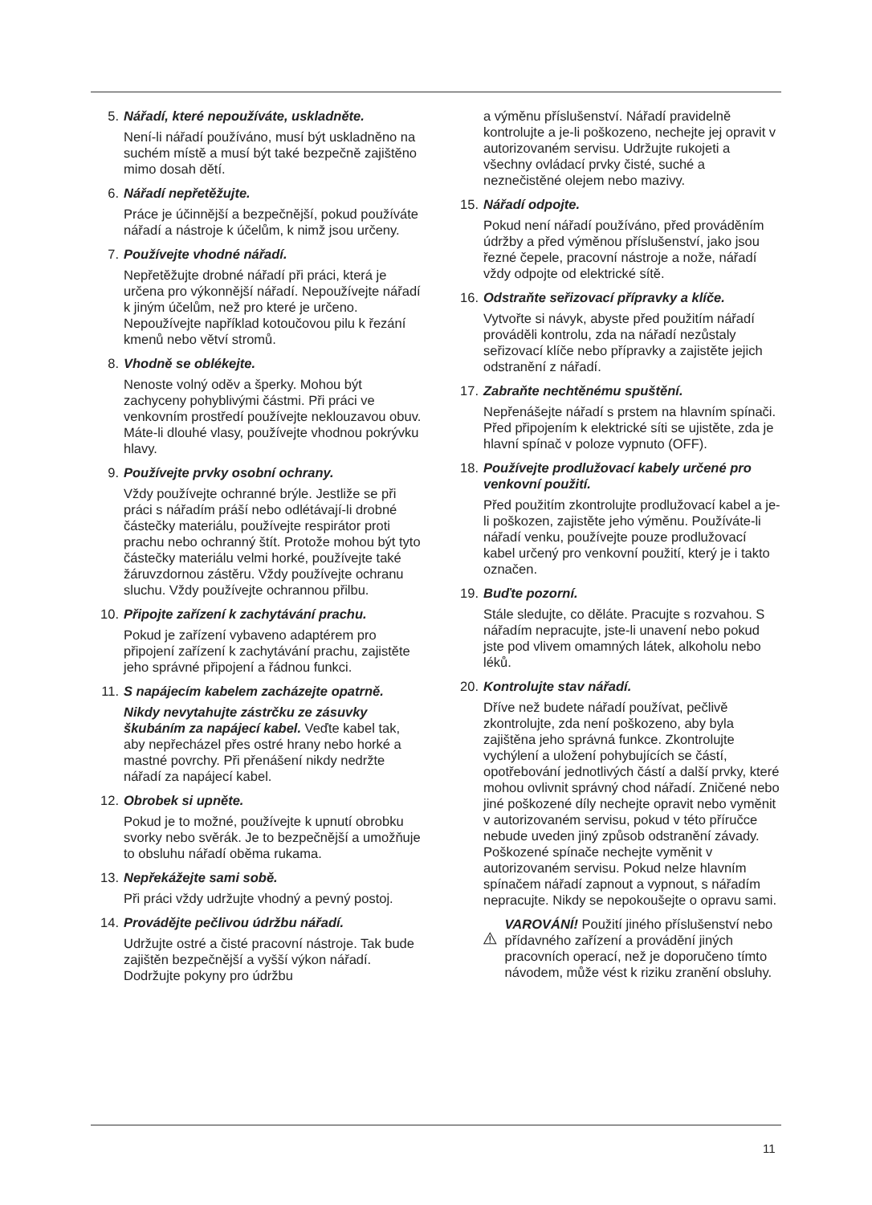5. Nářadí, které nepoužíváte, uskladněte.
Není-li nářadí používáno, musí být uskladněno na suchém místě a musí být také bezpečně zajištěno mimo dosah dětí.
6. Nářadí nepřetěžujte.
Práce je účinnější a bezpečnější, pokud používáte nářadí a nástroje k účelům, k nimž jsou určeny.
7. Používejte vhodné nářadí.
Nepřetěžujte drobné nářadí při práci, která je určena pro výkonnější nářadí. Nepoužívejte nářadí k jiným účelům, než pro které je určeno. Nepoužívejte například kotoučovou pilu k řezání kmenů nebo větví stromů.
8. Vhodně se oblékejte.
Nenoste volný oděv a šperky. Mohou být zachyceny pohyblivými částmi. Při práci ve venkovním prostředí používejte neklouzavou obuv. Máte-li dlouhé vlasy, používejte vhodnou pokrývku hlavy.
9. Používejte prvky osobní ochrany.
Vždy používejte ochranné brýle. Jestliže se při práci s nářadím práší nebo odlétávají-li drobné částečky materiálu, používejte respirátor proti prachu nebo ochranný štít. Protože mohou být tyto částečky materiálu velmi horké, používejte také žáruvzdornou zástěru. Vždy používejte ochranu sluchu. Vždy používejte ochrannou přilbu.
10. Připojte zařízení k zachytávání prachu.
Pokud je zařízení vybaveno adaptérem pro připojení zařízení k zachytávání prachu, zajistěte jeho správné připojení a řádnou funkci.
11. S napájecím kabelem zacházejte opatrně.
Nikdy nevytahujte zástrčku ze zásuvky škubáním za napájecí kabel. Veďte kabel tak, aby nepřecházel přes ostré hrany nebo horké a mastné povrchy. Při přenášení nikdy nedržte nářadí za napájecí kabel.
12. Obrobek si upněte.
Pokud je to možné, používejte k upnutí obrobku svorky nebo svěrák. Je to bezpečnější a umožňuje to obsluhu nářadí oběma rukama.
13. Nepřekážejte sami sobě.
Při práci vždy udržujte vhodný a pevný postoj.
14. Provádějte pečlivou údržbu nářadí.
Udržujte ostré a čisté pracovní nástroje. Tak bude zajištěn bezpečnější a vyšší výkon nářadí. Dodržujte pokyny pro údržbu
a výměnu příslušenství. Nářadí pravidelně kontrolujte a je-li poškozeno, nechejte jej opravit v autorizovaném servisu. Udržujte rukojeti a všechny ovládací prvky čisté, suché a neznečistěné olejem nebo mazivy.
15. Nářadí odpojte.
Pokud není nářadí používáno, před prováděním údržby a před výměnou příslušenství, jako jsou řezné čepele, pracovní nástroje a nože, nářadí vždy odpojte od elektrické sítě.
16. Odstraňte seřizovací přípravky a klíče.
Vytvořte si návyk, abyste před použitím nářadí prováděli kontrolu, zda na nářadí nezůstaly seřizovací klíče nebo přípravky a zajistěte jejich odstranění z nářadí.
17. Zabraňte nechtěnému spuštění.
Nepřenášejte nářadí s prstem na hlavním spínači. Před připojením k elektrické síti se ujistěte, zda je hlavní spínač v poloze vypnuto (OFF).
18. Používejte prodlužovací kabely určené pro venkovní použití.
Před použitím zkontrolujte prodlužovací kabel a je-li poškozen, zajistěte jeho výměnu. Používáte-li nářadí venku, používejte pouze prodlužovací kabel určený pro venkovní použití, který je i takto označen.
19. Buďte pozorní.
Stále sledujte, co děláte. Pracujte s rozvahou. S nářadím nepracujte, jste-li unavení nebo pokud jste pod vlivem omamných látek, alkoholu nebo léků.
20. Kontrolujte stav nářadí.
Dříve než budete nářadí používat, pečlivě zkontrolujte, zda není poškozeno, aby byla zajištěna jeho správná funkce. Zkontrolujte vychýlení a uložení pohybujících se částí, opotřebování jednotlivých částí a další prvky, které mohou ovlivnit správný chod nářadí. Zničené nebo jiné poškozené díly nechejte opravit nebo vyměnit v autorizovaném servisu, pokud v této příručce nebude uveden jiný způsob odstranění závady. Poškozené spínače nechejte vyměnit v autorizovaném servisu. Pokud nelze hlavním spínačem nářadí zapnout a vypnout, s nářadím nepracujte. Nikdy se nepokoušejte o opravu sami.
VAROVÁNÍ! Použití jiného příslušenství nebo přídavného zařízení a provádění jiných pracovních operací, než je doporučeno tímto návodem, může vést k riziku zranění obsluhy.
11